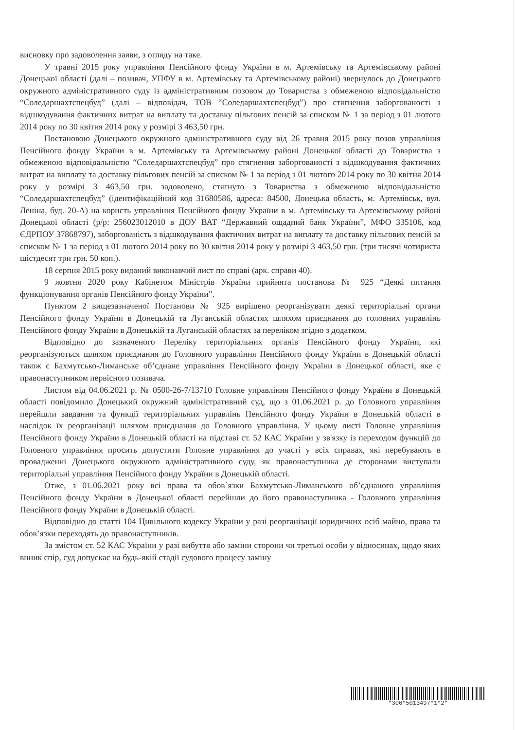висновку про задоволення заяви, з огляду на таке.
У травні 2015 року управління Пенсійного фонду України в м. Артемівську та Артемівському районі Донецької області (далі – позивач, УПФУ в м. Артемівську та Артемівському районі) звернулось до Донецького окружного адміністративного суду із адміністративним позовом до Товариства з обмеженою відповідальністю “Соледаршахтспецбуд” (далі – відповідач, ТОВ “Соледаршахтспецбуд”) про стягнення заборгованості з відшкодування фактичних витрат на виплату та доставку пільгових пенсій за списком № 1 за період з 01 лютого 2014 року по 30 квітня 2014 року у розмірі 3 463,50 грн.
Постановою Донецького окружного адміністративного суду від 26 травня 2015 року позов управління Пенсійного фонду України в м. Артемівську та Артемівському районі Донецької області до Товариства з обмеженою відповідальністю “Соледаршахтспецбуд” про стягнення заборгованості з відшкодування фактичних витрат на виплату та доставку пільгових пенсій за списком № 1 за період з 01 лютого 2014 року по 30 квітня 2014 року у розмірі 3 463,50 грн. задоволено, стягнуто з Товариства з обмеженою відповідальністю “Соледаршахтспецбуд” (ідентифікаційний код 31680586, адреса: 84500, Донецька область, м. Артемівськ, вул. Леніна, буд. 20-А) на користь управління Пенсійного фонду України в м. Артемівську та Артемівському районі Донецької області (р/р: 256023012010 в ДОУ ВАТ “Державний ощадний банк України”, МФО 335106, код ЄДРПОУ 37868797), заборгованість з відшкодування фактичних витрат на виплату та доставку пільгових пенсій за списком № 1 за період з 01 лютого 2014 року по 30 квітня 2014 року у розмірі 3 463,50 грн. (три тисячі чотириста шістдесят три грн. 50 коп.).
18 серпня 2015 року виданий виконавчий лист по справі (арк. справи 40).
9 жовтня 2020 року Кабінетом Міністрів України прийнята постанова № 925 “Деякі питання функціонування органів Пенсійного фонду України”.
Пунктом 2 вищезазначеної Постанови № 925 вирішено реорганізувати деякі територіальні органи Пенсійного фонду України в Донецькій та Луганській областях шляхом приєднання до головних управлінь Пенсійного фонду України в Донецькій та Луганській областях за переліком згідно з додатком.
Відповідно до зазначеного Переліку територіальних органів Пенсійного фонду України, які реорганізуються шляхом приєднання до Головного управління Пенсійного фонду України в Донецькій області також є Бахмутсько-Лиманське об’єднане управління Пенсійного фонду України в Донецької області, яке є правонаступником первісного позивача.
Листом від 04.06.2021 р. № 0500-26-7/13710 Головне управління Пенсійного фонду України в Донецькій області повідомило Донецький окружний адміністративний суд, що з 01.06.2021 р. до Головного управління перейшли завдання та функції територіальних управлінь Пенсійного фонду України в Донецькій області в наслідок їх реорганізації шляхом приєднання до Головного управління. У цьому листі Головне управління Пенсійного фонду України в Донецькій області на підставі ст. 52 КАС України у зв'язку із переходом функцій до Головного управління просить допустити Головне управління до участі у всіх справах, які перебувають в провадженні Донецького окружного адміністративного суду, як правонаступника де сторонами виступали територіальні управління Пенсійного фонду України в Донецькій області.
Отже, з 01.06.2021 року всі права та обов`язки Бахмутсько-Лиманського об’єднаного управління Пенсійного фонду України в Донецької області перейшли до його правонаступника - Головного управління Пенсійного фонду України в Донецькій області.
Відповідно до статті 104 Цивільного кодексу України у разі реорганізації юридичних осіб майно, права та обов’язки переходять до правонаступників.
За змістом ст. 52 КАС України у разі вибуття або заміни сторони чи третьої особи у відносинах, щодо яких виник спір, суд допускає на будь-якій стадії судового процесу заміну
*306*5013497*1*2*